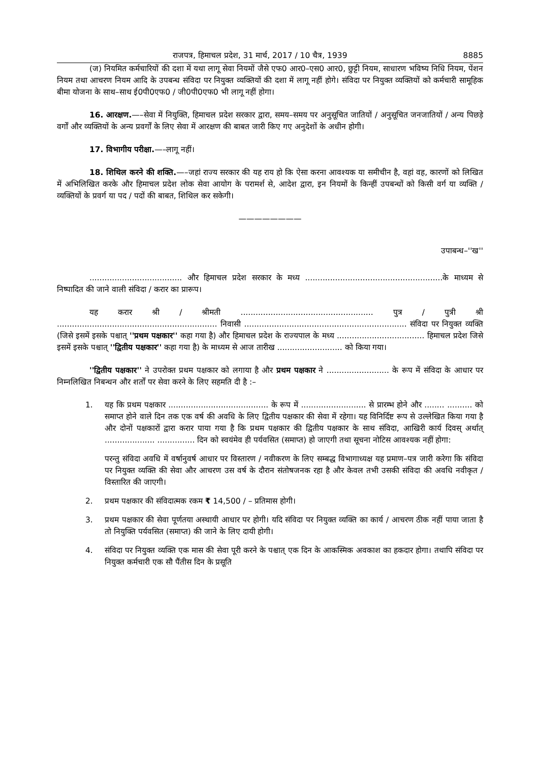राजपत्र, हिमाचल प्रदेश, 31 मार्च, 2017 / 10 चैत्र, 1939 8885
(ज) नियमित कर्मचारियों की दशा में यथा लागू सेवा नियमों जैसे एफ0 आर0–एस0 आर0, छुट्टी नियम, साधारण भविष्य निधि नियम, पेंशन नियम तथा आचरण नियम आदि के उपबन्ध संविदा पर नियुक्त व्यक्तियों की दशा में लागू नहीं होगे। संविदा पर नियुक्त व्यक्तियों को कर्मचारी सामूहिक बीमा योजना के साथ–साथ ई0पी0एफ0 / जी0पी0एफ0 भी लागू नहीं होगा।
16. आरक्षण.—–सेवा में नियुक्ति, हिमाचल प्रदेश सरकार द्वारा, समय–समय पर अनुसूचित जातियों / अनुसूचित जनजातियों / अन्य पिछड़े वर्गों और व्यक्तियों के अन्य प्रवर्गों के लिए सेवा में आरक्षण की बाबत जारी किए गए अनुदेशों के अधीन होगी।
17. विभागीय परीक्षा.—–लागू नहीं।
18. शिथिल करने की शक्ति.—–जहां राज्य सरकार की यह राय हो कि ऐसा करना आवश्यक या समीचीन है, वहां वह, कारणों को लिखित में अभिलिखित करके और हिमाचल प्रदेश लोक सेवा आयोग के परामर्श से, आदेश द्वारा, इन नियमों के किन्हीं उपबन्धों को किसी वर्ग या व्यक्ति / व्यक्तियों के प्रवर्ग या पद / पदों की बाबत, शिथिल कर सकेगी।
————————
उपाबन्ध–''ख''
..................................... और हिमाचल प्रदेश सरकार के मध्य .......................................................के माध्यम से निष्पादित की जाने वाली संविदा / करार का प्रारूप।
यह करार श्री / श्रीमती ..................................................... पुत्र / पुत्री श्री ................................................................ निवासी ................................................................. संविदा पर नियुक्त व्यक्ति (जिसे इसमें इसके पश्चात् ''प्रथम पक्षकार'' कहा गया है) और हिमाचल प्रदेश के राज्यपाल के मध्य ................................... हिमाचल प्रदेश जिसे इसमें इसके पश्चात् ''द्वितीय पक्षकार'' कहा गया है) के माध्यम से आज तारीख .......................... को किया गया।
''द्वितीय पक्षकार'' ने उपरोक्त प्रथम पक्षकार को लगाया है और प्रथम पक्षकार ने ......................... के रूप में संविदा के आधार पर निम्नलिखित निबन्धन और शर्तों पर सेवा करने के लिए सहमति दी है :–
1. यह कि प्रथम पक्षकार ........................................ के रूप में .......................... से प्रारम्भ होने और ........ .......... को समाप्त होने वाले दिन तक एक वर्ष की अवधि के लिए द्वितीय पक्षकार की सेवा में रहेगा। यह विनिर्दिष्ट रूप से उल्लेखित किया गया है और दोनों पक्षकारों द्वारा करार पाया गया है कि प्रथम पक्षकार की द्वितीय पक्षकार के साथ संविदा, आखिरी कार्य दिवस् अर्थात् .................... ............... दिन को स्वयंमेव ही पर्यवसित (समाप्त) हो जाएगी तथा सूचना नोटिस आवश्यक नहीं होगा:
परन्तु संविदा अवधि में वर्षानुवर्ष आधार पर विस्तारण / नवीकरण के लिए सम्बद्ध विभागाध्यक्ष यह प्रमाण–पत्र जारी करेगा कि संविदा पर नियुक्त व्यक्ति की सेवा और आचरण उस वर्ष के दौरान संतोषजनक रहा है और केवल तभी उसकी संविदा की अवधि नवीकृत / विस्तारित की जाएगी।
2. प्रथम पक्षकार की संविदात्मक रकम ₹ 14,500 / – प्रतिमास होगी।
3. प्रथम पक्षकार की सेवा पूर्णतया अस्थायी आधार पर होगी। यदि संविदा पर नियुक्त व्यक्ति का कार्य / आचरण ठीक नहीं पाया जाता है तो नियुक्ति पर्यवसित (समाप्त) की जाने के लिए दायी होगी।
4. संविदा पर नियुक्त व्यक्ति एक मास की सेवा पूरी करने के पश्चात् एक दिन के आकस्मिक अवकाश का हकदार होगा। तथापि संविदा पर नियुक्त कर्मचारी एक सौ पैंतीस दिन के प्रसूति